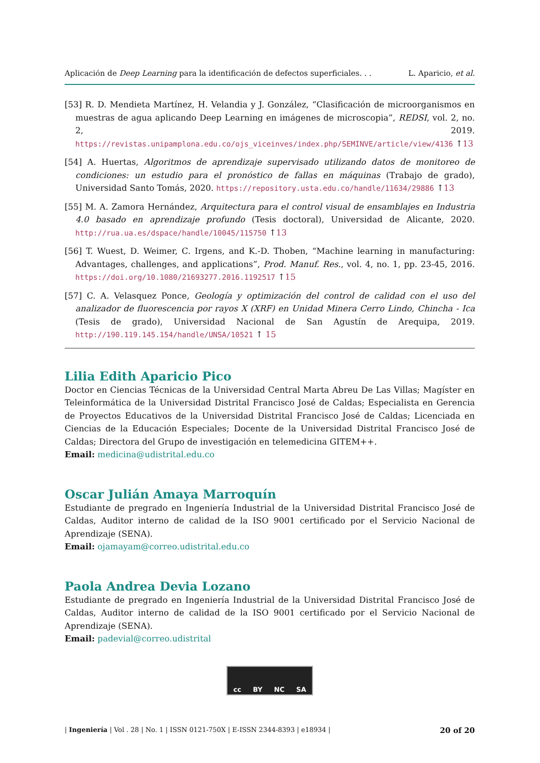Aplicación de Deep Learning para la identificación de defectos superficiales. . . L. Aparicio, et al.
[53] R. D. Mendieta Martínez, H. Velandia y J. González, “Clasificación de microorganismos en muestras de agua aplicando Deep Learning en imágenes de microscopia”, REDSI, vol. 2, no. 2, 2019. https://revistas.unipamplona.edu.co/ojs_viceinves/index.php/SEMINVE/article/view/4136 ↑13
[54] A. Huertas, Algoritmos de aprendizaje supervisado utilizando datos de monitoreo de condiciones: un estudio para el pronóstico de fallas en máquinas (Trabajo de grado), Universidad Santo Tomás, 2020. https://repository.usta.edu.co/handle/11634/29886 ↑13
[55] M. A. Zamora Hernández, Arquitectura para el control visual de ensamblajes en Industria 4.0 basado en aprendizaje profundo (Tesis doctoral), Universidad de Alicante, 2020. http://rua.ua.es/dspace/handle/10045/115750 ↑13
[56] T. Wuest, D. Weimer, C. Irgens, and K.-D. Thoben, “Machine learning in manufacturing: Advantages, challenges, and applications”, Prod. Manuf. Res., vol. 4, no. 1, pp. 23-45, 2016. https://doi.org/10.1080/21693277.2016.1192517 ↑15
[57] C. A. Velasquez Ponce, Geología y optimización del control de calidad con el uso del analizador de fluorescencia por rayos X (XRF) en Unidad Minera Cerro Lindo, Chincha - Ica (Tesis de grado), Universidad Nacional de San Agustín de Arequipa, 2019. http://190.119.145.154/handle/UNSA/10521 ↑ 15
Lilia Edith Aparicio Pico
Doctor en Ciencias Técnicas de la Universidad Central Marta Abreu De Las Villas; Magíster en Teleinformática de la Universidad Distrital Francisco José de Caldas; Especialista en Gerencia de Proyectos Educativos de la Universidad Distrital Francisco José de Caldas; Licenciada en Ciencias de la Educación Especiales; Docente de la Universidad Distrital Francisco José de Caldas; Directora del Grupo de investigación en telemedicina GITEM++.
Email: medicina@udistrital.edu.co
Oscar Julián Amaya Marroquín
Estudiante de pregrado en Ingeniería Industrial de la Universidad Distrital Francisco José de Caldas, Auditor interno de calidad de la ISO 9001 certificado por el Servicio Nacional de Aprendizaje (SENA).
Email: ojamayam@correo.udistrital.edu.co
Paola Andrea Devia Lozano
Estudiante de pregrado en Ingeniería Industrial de la Universidad Distrital Francisco José de Caldas, Auditor interno de calidad de la ISO 9001 certificado por el Servicio Nacional de Aprendizaje (SENA).
Email: padevial@correo.udistrital
cc BY NC SA
| Ingeniería | Vol . 28 | No. 1 | ISSN 0121-750X | E-ISSN 2344-8393 | e18934 | 20 of 20